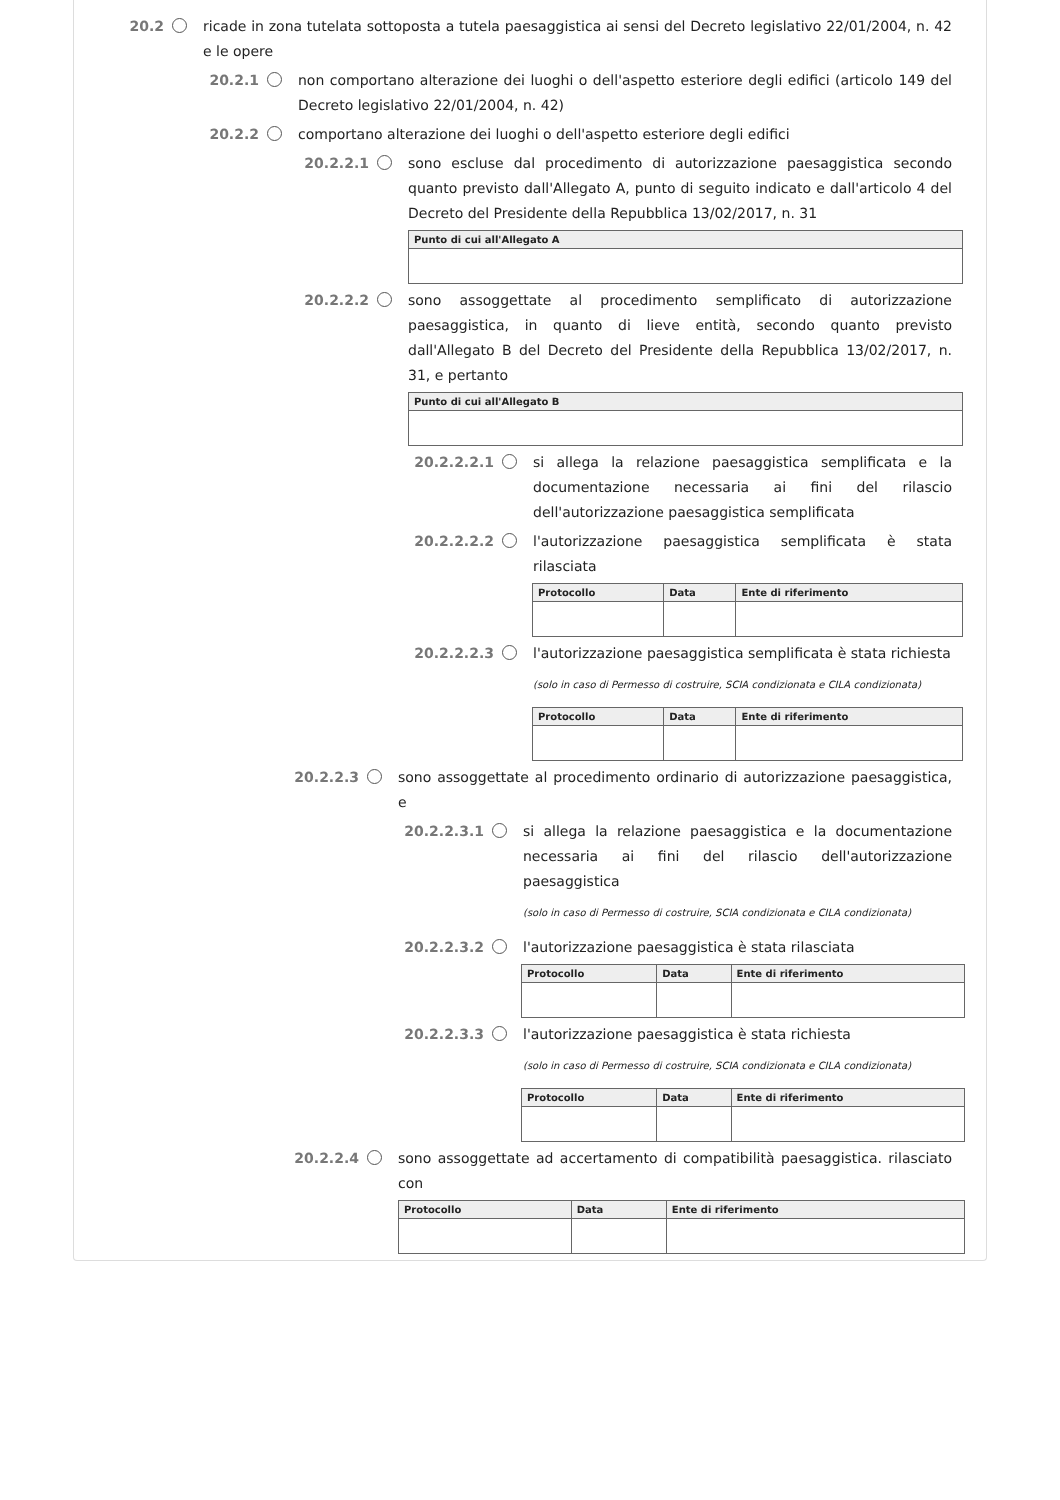20.2 ricade in zona tutelata sottoposta a tutela paesaggistica ai sensi del Decreto legislativo 22/01/2004, n. 42 e le opere
20.2.1 non comportano alterazione dei luoghi o dell'aspetto esteriore degli edifici (articolo 149 del Decreto legislativo 22/01/2004, n. 42)
20.2.2 comportano alterazione dei luoghi o dell'aspetto esteriore degli edifici
20.2.2.1 sono escluse dal procedimento di autorizzazione paesaggistica secondo quanto previsto dall'Allegato A, punto di seguito indicato e dall'articolo 4 del Decreto del Presidente della Repubblica 13/02/2017, n. 31
| Punto di cui all'Allegato A |
| --- |
20.2.2.2 sono assoggettate al procedimento semplificato di autorizzazione paesaggistica, in quanto di lieve entità, secondo quanto previsto dall'Allegato B del Decreto del Presidente della Repubblica 13/02/2017, n. 31, e pertanto
| Punto di cui all'Allegato B |
| --- |
20.2.2.2.1 si allega la relazione paesaggistica semplificata e la documentazione necessaria ai fini del rilascio dell'autorizzazione paesaggistica semplificata
20.2.2.2.2 l'autorizzazione paesaggistica semplificata è stata rilasciata
| Protocollo | Data | Ente di riferimento |
| --- | --- | --- |
20.2.2.2.3 l'autorizzazione paesaggistica semplificata è stata richiesta
(solo in caso di Permesso di costruire, SCIA condizionata e CILA condizionata)
| Protocollo | Data | Ente di riferimento |
| --- | --- | --- |
20.2.2.3 sono assoggettate al procedimento ordinario di autorizzazione paesaggistica, e
20.2.2.3.1 si allega la relazione paesaggistica e la documentazione necessaria ai fini del rilascio dell'autorizzazione paesaggistica
(solo in caso di Permesso di costruire, SCIA condizionata e CILA condizionata)
20.2.2.3.2 l'autorizzazione paesaggistica è stata rilasciata
| Protocollo | Data | Ente di riferimento |
| --- | --- | --- |
20.2.2.3.3 l'autorizzazione paesaggistica è stata richiesta
(solo in caso di Permesso di costruire, SCIA condizionata e CILA condizionata)
| Protocollo | Data | Ente di riferimento |
| --- | --- | --- |
20.2.2.4 sono assoggettate ad accertamento di compatibilità paesaggistica. rilasciato con
| Protocollo | Data | Ente di riferimento |
| --- | --- | --- |